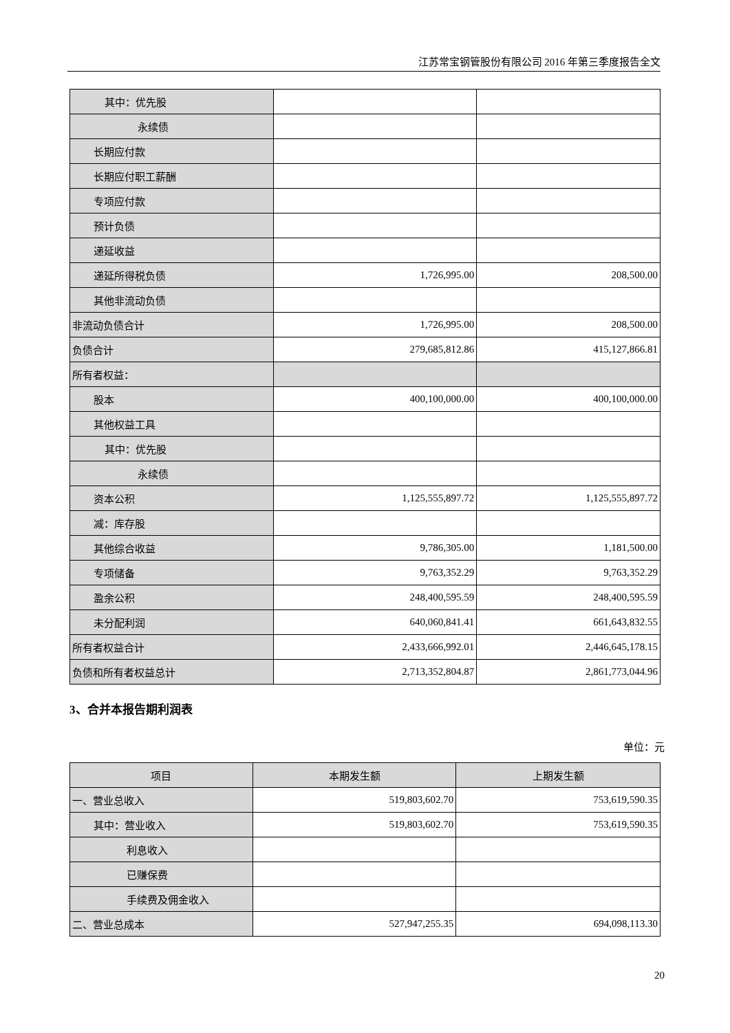江苏常宝钢管股份有限公司 2016 年第三季度报告全文
| 其中：优先股 | | |
| 永续债 | | |
| 长期应付款 | | |
| 长期应付职工薪酬 | | |
| 专项应付款 | | |
| 预计负债 | | |
| 递延收益 | | |
| 递延所得税负债 | 1,726,995.00 | 208,500.00 |
| 其他非流动负债 | | |
| 非流动负债合计 | 1,726,995.00 | 208,500.00 |
| 负债合计 | 279,685,812.86 | 415,127,866.81 |
| 所有者权益： | | |
| 股本 | 400,100,000.00 | 400,100,000.00 |
| 其他权益工具 | | |
| 其中：优先股 | | |
| 永续债 | | |
| 资本公积 | 1,125,555,897.72 | 1,125,555,897.72 |
| 减：库存股 | | |
| 其他综合收益 | 9,786,305.00 | 1,181,500.00 |
| 专项储备 | 9,763,352.29 | 9,763,352.29 |
| 盈余公积 | 248,400,595.59 | 248,400,595.59 |
| 未分配利润 | 640,060,841.41 | 661,643,832.55 |
| 所有者权益合计 | 2,433,666,992.01 | 2,446,645,178.15 |
| 负债和所有者权益总计 | 2,713,352,804.87 | 2,861,773,044.96 |
3、合并本报告期利润表
单位：元
| 项目 | 本期发生额 | 上期发生额 |
| --- | --- | --- |
| 一、营业总收入 | 519,803,602.70 | 753,619,590.35 |
| 其中：营业收入 | 519,803,602.70 | 753,619,590.35 |
| 利息收入 | | |
| 已赚保费 | | |
| 手续费及佣金收入 | | |
| 二、营业总成本 | 527,947,255.35 | 694,098,113.30 |
20